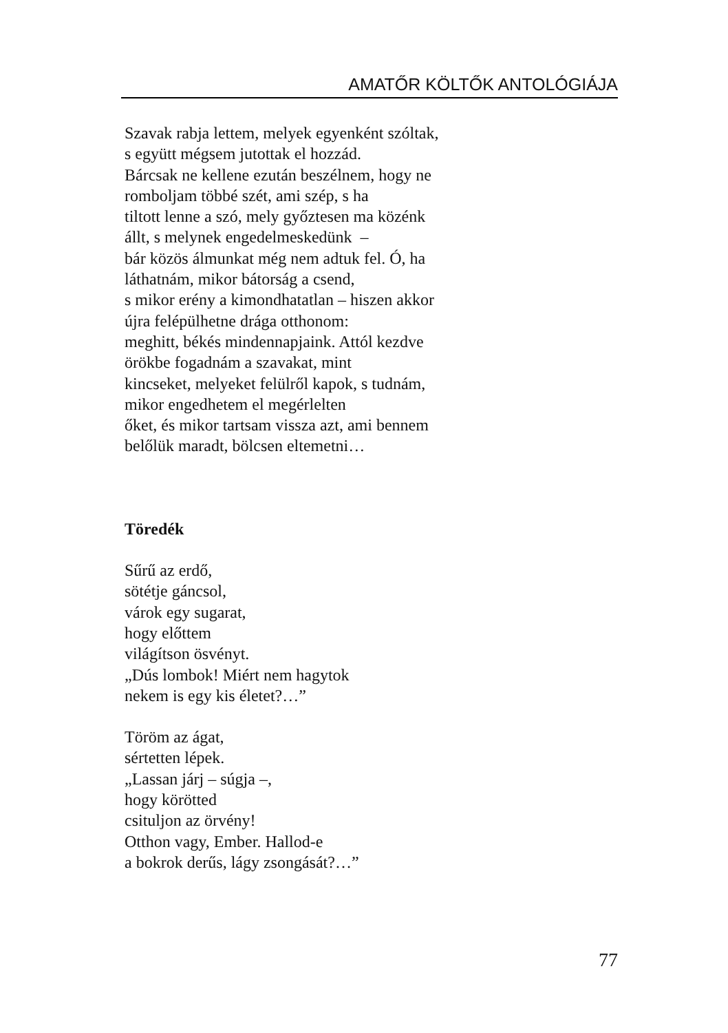AMATŐR KÖLTŐK ANTOLÓGIÁJA
Szavak rabja lettem, melyek egyenként szóltak,
s együtt mégsem jutottak el hozzád.
Bárcsak ne kellene ezután beszélnem, hogy ne
romboljam többé szét, ami szép, s ha
tiltott lenne a szó, mely győztesen ma közénk
állt, s melynek engedelmeskedünk –
bár közös álmunkat még nem adtuk fel. Ó, ha
láthatnám, mikor bátorság a csend,
s mikor erény a kimondhatatlan – hiszen akkor
újra felépülhetne drága otthonom:
meghitt, békés mindennapjaink. Attól kezdve
örökbe fogadnám a szavakat, mint
kincseket, melyeket felülről kapok, s tudnám,
mikor engedhetem el megérlelten
őket, és mikor tartsam vissza azt, ami bennem
belőlük maradt, bölcsen eltemetni…
Töredék
Sűrű az erdő,
sötétje gáncsol,
várok egy sugarat,
hogy előttem
világítson ösvényt.
„Dús lombok! Miért nem hagytok
nekem is egy kis életet?…”
Töröm az ágat,
sértetten lépek.
„Lassan járj – súgja –,
hogy körötted
csituljon az örvény!
Otthon vagy, Ember. Hallod-e
a bokrok derűs, lágy zsongását?…”
77